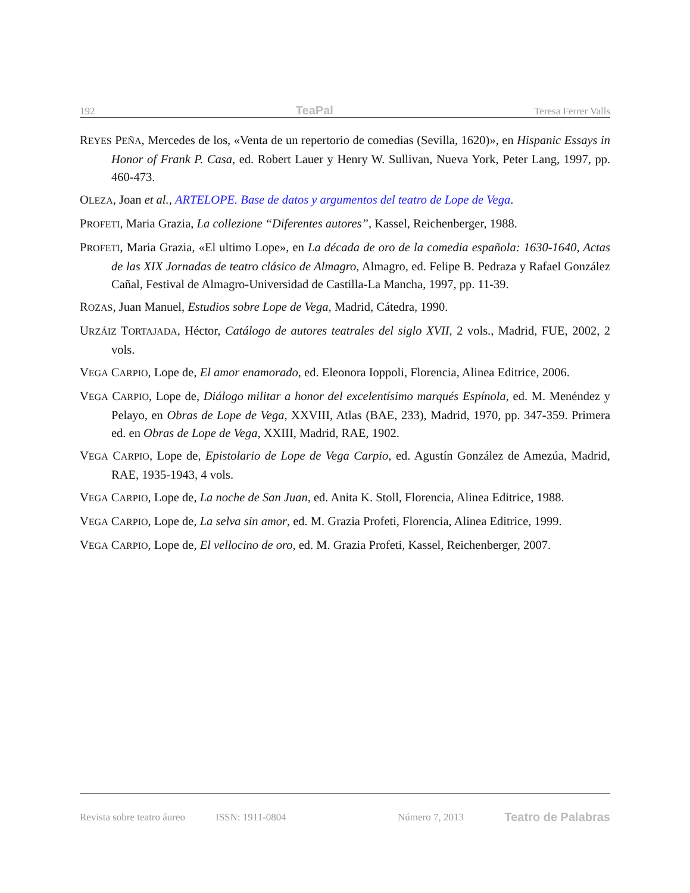192 TeaPal Teresa Ferrer Valls
REYES PEÑA, Mercedes de los, «Venta de un repertorio de comedias (Sevilla, 1620)», en Hispanic Essays in Honor of Frank P. Casa, ed. Robert Lauer y Henry W. Sullivan, Nueva York, Peter Lang, 1997, pp. 460-473.
OLEZA, Joan et al., ARTELOPE. Base de datos y argumentos del teatro de Lope de Vega.
PROFETI, Maria Grazia, La collezione “Diferentes autores”, Kassel, Reichenberger, 1988.
PROFETI, Maria Grazia, «El ultimo Lope», en La década de oro de la comedia española: 1630-1640, Actas de las XIX Jornadas de teatro clásico de Almagro, Almagro, ed. Felipe B. Pedraza y Rafael González Cañal, Festival de Almagro-Universidad de Castilla-La Mancha, 1997, pp. 11-39.
ROZAS, Juan Manuel, Estudios sobre Lope de Vega, Madrid, Cátedra, 1990.
URZÁIZ TORTAJADA, Héctor, Catálogo de autores teatrales del siglo XVII, 2 vols., Madrid, FUE, 2002, 2 vols.
VEGA CARPIO, Lope de, El amor enamorado, ed. Eleonora Ioppoli, Florencia, Alinea Editrice, 2006.
VEGA CARPIO, Lope de, Diálogo militar a honor del excelentísimo marqués Espínola, ed. M. Menéndez y Pelayo, en Obras de Lope de Vega, XXVIII, Atlas (BAE, 233), Madrid, 1970, pp. 347-359. Primera ed. en Obras de Lope de Vega, XXIII, Madrid, RAE, 1902.
VEGA CARPIO, Lope de, Epistolario de Lope de Vega Carpio, ed. Agustín González de Amezúa, Madrid, RAE, 1935-1943, 4 vols.
VEGA CARPIO, Lope de, La noche de San Juan, ed. Anita K. Stoll, Florencia, Alinea Editrice, 1988.
VEGA CARPIO, Lope de, La selva sin amor, ed. M. Grazia Profeti, Florencia, Alinea Editrice, 1999.
VEGA CARPIO, Lope de, El vellocino de oro, ed. M. Grazia Profeti, Kassel, Reichenberger, 2007.
Revista sobre teatro áureo ISSN: 1911-0804 Número 7, 2013 Teatro de Palabras